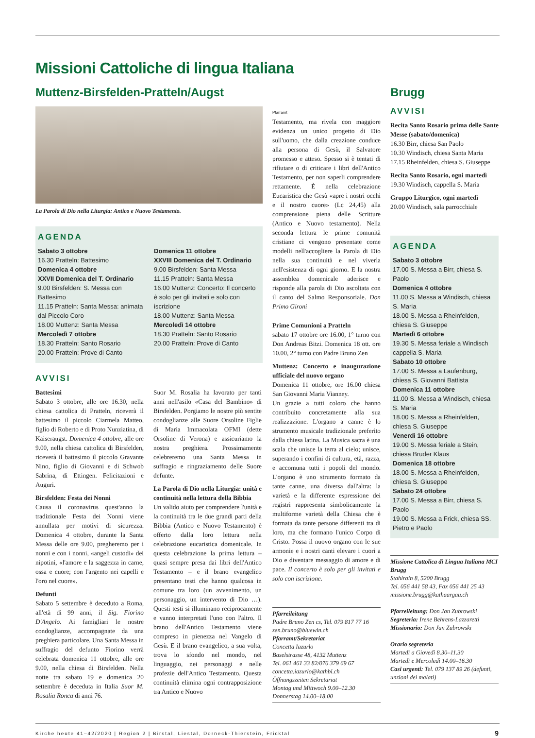Missioni Cattoliche di lingua Italiana
Muttenz-Birsfelden-Pratteln/Augst
La Parola di Dio nella Liturgia: Antico e Nuovo Testamento.
AGENDA
Sabato 3 ottobre
16.30 Pratteln: Battesimo
Domenica 4 ottobre
XXVII Domenica del T. Ordinario
9.00 Birsfelden: S. Messa con Battesimo
11.15 Pratteln: Santa Messa: animata dal Piccolo Coro
18.00 Muttenz: Santa Messa
Mercoledì 7 ottobre
18.30 Pratteln: Santo Rosario
20.00 Pratteln: Prove di Canto
Domenica 11 ottobre
XXVIII Domenica del T. Ordinario
9.00 Birsfelden: Santa Messa
11.15 Pratteln: Santa Messa
16.00 Muttenz: Concerto: Il concerto è solo per gli invitati e solo con iscrizione
18.00 Muttenz: Santa Messa
Mercoledì 14 ottobre
18.30 Pratteln: Santo Rosario
20.00 Pratteln: Prove di Canto
AVVISI
Battesimi
Sabato 3 ottobre, alle ore 16.30, nella chiesa cattolica di Pratteln, riceverà il battesimo il piccolo Ciarmela Matteo, figlio di Roberto e di Proto Nunziatina, di Kaiseraugst. Domenica 4 ottobre, alle ore 9.00, nella chiesa cattolica di Birsfelden, riceverà il battesimo il piccolo Gravante Nino, figlio di Giovanni e di Schwob Sabrina, di Ettingen. Felicitazioni e Auguri.
Birsfelden: Festa dei Nonni
Causa il coronavirus quest'anno la tradizionale Festa dei Nonni viene annullata per motivi di sicurezza. Domenica 4 ottobre, durante la Santa Messa delle ore 9.00, pregheremo per i nonni e con i nonni, «angeli custodi» dei nipotini, «l'amore e la saggezza in carne, ossa e cuore; con l'argento nei capelli e l'oro nel cuore».
Defunti
Sabato 5 settembre è deceduto a Roma, all'età di 99 anni, il Sig. Fiorino D'Angelo. Ai famigliari le nostre condoglianze, accompagnate da una preghiera particolare. Una Santa Messa in suffragio del defunto Fiorino verrà celebrata domenica 11 ottobre, alle ore 9.00, nella chiesa di Birsfelden. Nella notte tra sabato 19 e domenica 20 settembre è deceduta in Italia Suor M. Rosalia Ronca di anni 76.
Suor M. Rosalia ha lavorato per tanti anni nell'asilo «Casa del Bambino» di Birsfelden. Porgiamo le nostre più sentite condoglianze alle Suore Orsoline Figlie di Maria Immacolata OFMI (dette Orsoline di Verona) e assicuriamo la nostra preghiera. Prossimamente celebreremo una Santa Messa in suffragio e ringraziamento delle Suore defunte.
La Parola di Dio nella Liturgia: unità e continuità nella lettura della Bibbia
Un valido aiuto per comprendere l'unità e la continuità tra le due grandi parti della Bibbia (Antico e Nuovo Testamento) è offerto dalla loro lettura nella celebrazione eucaristica domenicale. In questa celebrazione la prima lettura – quasi sempre presa dai libri dell'Antico Testamento – e il brano evangelico presentano testi che hanno qualcosa in comune tra loro (un avvenimento, un personaggio, un intervento di Dio …). Questi testi si illuminano reciprocamente e vanno interpretati l'uno con l'altro. Il brano dell'Antico Testamento viene compreso in pienezza nel Vangelo di Gesù. E il brano evangelico, a sua volta, trova lo sfondo nel mondo, nel linguaggio, nei personaggi e nelle profezie dell'Antico Testamento. Questa continuità elimina ogni contrapposizione tra Antico e Nuovo
Pfarramt
Testamento, ma rivela con maggiore evidenza un unico progetto di Dio sull'uomo, che dalla creazione conduce alla persona di Gesù, il Salvatore promesso e atteso. Spesso si è tentati di rifiutare o di criticare i libri dell'Antico Testamento, per non saperli comprendere rettamente. È nella celebrazione Eucaristica che Gesù «apre i nostri occhi e il nostro cuore» (Lc 24,45) alla comprensione piena delle Scritture (Antico e Nuovo testamento). Nella seconda lettura le prime comunità cristiane ci vengono presentate come modelli nell'accogliere la Parola di Dio nella sua continuità e nel viverla nell'esistenza di ogni giorno. E la nostra assemblea domenicale aderisce e risponde alla parola di Dio ascoltata con il canto del Salmo Responsoriale. Don Primo Gironi
Prime Comunioni a Pratteln
sabato 17 ottobre ore 16.00, 1° turno con Don Andreas Bitzi. Domenica 18 ott. ore 10.00, 2° turno con Padre Bruno Zen
Muttenz: Concerto e inaugurazione ufficiale del nuovo organo
Domenica 11 ottobre, ore 16.00 chiesa San Giovanni Maria Vianney.
Un grazie a tutti coloro che hanno contribuito concretamente alla sua realizzazione. L'organo a canne è lo strumento musicale tradizionale preferito dalla chiesa latina. La Musica sacra è una scala che unisce la terra al cielo; unisce, superando i confini di cultura, età, razza, e accomuna tutti i popoli del mondo. L'organo è uno strumento formato da tante canne, una diversa dall'altra: la varietà e la differente espressione dei registri rappresenta simbolicamente la multiforme varietà della Chiesa che è formata da tante persone differenti tra di loro, ma che formano l'unico Corpo di Cristo. Possa il nuovo organo con le sue armonie e i nostri canti elevare i cuori a Dio e diventare messaggio di amore e di pace. Il concerto è solo per gli invitati e solo con iscrizione.
Pfarreileitung
Padre Bruno Zen cs, Tel. 079 817 77 16
zen.bruno@bluewin.ch
Pfarramt/Sekretariat
Concetta Iazurlo
Baselstrasse 48, 4132 Muttenz
Tel. 061 461 33 82/076 379 69 67
concetta.iazurlo@kathbl.ch
Öffnungszeiten Sekretariat
Montag und Mittwoch 9.00–12.30
Donnerstag 14.00–18.00
Brugg
AVVISI
Recita Santo Rosario prima delle Sante Messe (sabato/domenica)
16.30 Birr, chiesa San Paolo
10.30 Windisch, chiesa Santa Maria
17.15 Rheinfelden, chiesa S. Giuseppe
Recita Santo Rosario, ogni martedì
19.30 Windisch, cappella S. Maria
Gruppo Liturgico, ogni martedì
20.00 Windisch, sala parrocchiale
AGENDA
Sabato 3 ottobre
17.00 S. Messa a Birr, chiesa S. Paolo
Domenica 4 ottobre
11.00 S. Messa a Windisch, chiesa S. Maria
18.00 S. Messa a Rheinfelden, chiesa S. Giuseppe
Martedì 6 ottobre
19.30 S. Messa feriale a Windisch cappella S. Maria
Sabato 10 ottobre
17.00 S. Messa a Laufenburg, chiesa S. Giovanni Battista
Domenica 11 ottobre
11.00 S. Messa a Windisch, chiesa S. Maria
18.00 S. Messa a Rheinfelden, chiesa S. Giuseppe
Venerdì 16 ottobre
19.00 S. Messa feriale a Stein, chiesa Bruder Klaus
Domenica 18 ottobre
18.00 S. Messa a Rheinfelden, chiesa S. Giuseppe
Sabato 24 ottobre
17.00 S. Messa a Birr, chiesa S. Paolo
19.00 S. Messa a Frick, chiesa SS. Pietro e Paolo
Missione Cattolica di Lingua Italiana MCI Brugg
Stahlrain 8, 5200 Brugg
Tel. 056 441 58 43, Fax 056 441 25 43
missione.brugg@kathaargau.ch
Pfarreileitung: Don Jan Zubrowski
Segreteria: Irene Behrens-Lazzaretti
Missionario: Don Jan Zubrowski
Orario segreteria
Martedì a Giovedì 8.30–11.30
Martedì e Mercoledì 14.00–16.30
Casi urgenti: Tel. 079 137 89 26 (defunti, unzioni dei malati)
Kirche heute 41–42/2020 | Region 2 | Birstal, Liestal, Dorneck-Thierstein, Fricktal 9